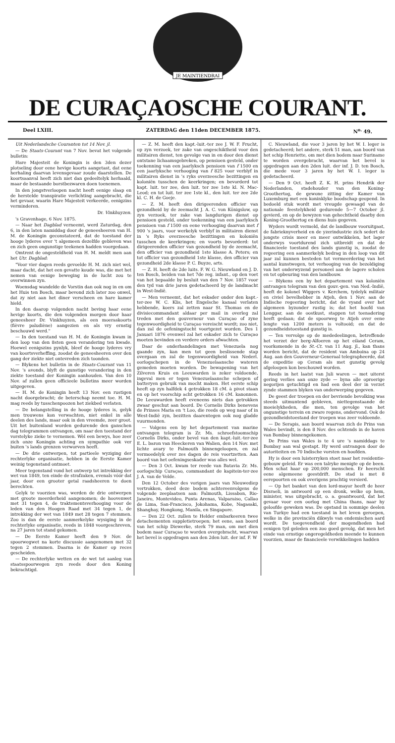JE MAINTIENDRAI
DE CURAÇAOSCHE COURANT.
Deel LXIII. ZATERDAG den 11den DECEMBER 1875. N<sup>o.</sup> 49.
Uit Nederlandsche Couranten tot 14 Nov. jl.
— De Staats-Courant van 7 Nov. bevat het volgende bulletin:
Hare Majesteit de Koningin is den 3den dezer plotseling door eene hevige koorts aangetast, dat eene herhaling daarvan levensgevaar zoude daarstellen. De koortsaanval heeft zich niet dan gedeeltelyk herhaald, maar de bestaande borstbezwaren doen toenemen.
In den jongstverloopen nacht heeft eenige slaap en de herstelde transpiratie verlichting aangebracht, die het gevaar, waarin Hare Majesteit verkeerde, eenigzins verminderen.
Dr. Vinkhuyzen.
's Gravenhage, 6 Nov. 1875.
— Naar het Dagblad verneemt, werd Zaturdag, den 6, in den laten namiddag door de geneesheeren van H. M. de Koningin geconstateerd, dat de toestand der hooge lyderes over 't algemeen dezelfde gebleven was en zich geen ongunstige teekenen hadden voorgedaan.
Omtrent de ongesteldheid van H. M. meldt men aan het Utr. Dagblad:
"Voor vier dagen reeds gevoelde H. M. zich niet wel, maar dacht, dat het een gevatte koude was, die met het nemen van eenige beweging in de lucht zou te overwinnen zyn.
Woensdag wandelde de Vorstin dan ook nog in en om het Huis ten Bosch, maar bevond zich later zoo onwel, dat zy niet aan het diner verscheen en hare kamer hield.
In den daarop volgenden nacht beving haar eene hevige koorts, die den volgenden morgen door haar geneesheer Dr. Vinkhuyzen, als een moeraskoorts (fièvre paludiène) aangezien en als vry ernstig beschouwd werd."
— In den toestand van H. M. de Koningin kwam in den loop van den 8sten geen verandering ten kwade. Hoewel eenigszins pynlyk, bleef de hooge lyderes vry van koortsverheffing, zoodat de geneesheeren over den gang der ziekte niet ontevreden zich toonden.
— Blykens het bulletin in de Staats-Courant van 11 Nov. 's avonds, blyft de gunstige verandering in den ziekte toestand der Koningin aanhouden. Van den 10 Nov. af zullen geen officieele bulletins meer worden uitgegeven.
— H. M. de Koningin heeft 13 Nov. een rustigen nacht doorgebracht; de beterschap neemt toe. H. M. mag reeds by tusschenpoozen het ziekbed verlaten.
— De belangstelling in de hooge lyderes is, gelyk men trouwens kon verwachten, niet enkel in alle deelen des lands, maar ook in den vreemde, zeer groot. Uit het buitenland worden gedurende den ganschen dag telegrammen ontvangen, om naar den toestand der vorstelyke zieke te vernemen. Wèl een bewys, hoe zeer zich onze Koningin achting en sympathie ook ver buiten 's lands grenzen verworven heeft.
— De drie ontwerpen, tot partieele wyziging der rechterlyke organisatie, hebben in de Eerste Kamer weinig tegenstand ontmoet.
Meer tegenstand vond het ontwerp tot intrekking der wet van 1849, ten einde de strafzaken, evenals vóór dat jaar, door een grooter getal raadsheeren te doen berechten.
Gelyk te voorzien was, werden de drie ontwerpen met groote meerderheid aangenomen; de hoovenwet met 31 tegen 4, de traktementsverhooging voor de leden van den Hoogen Raad met 34 tegen 1, de intrekking der wet van 1849 met 28 tegen 7 stemmen. Zoo is dan de eerste aanmerkelyke wysiging in de rechterlyke organisatie, reeds in 1848 voorgeschreven, na 27 jaren tot stand gekomen.
— De Eerste Kamer heeft den 9 Nov. de spoorwegwet na korte discussie aangenomen met 32 tegen 2 stemmen. Daarna is de Kamer op reces gescheiden.
— De rechterlyke wetten en de wet tot aanleg van staatsspoorwegen zyn reeds door den Koning bekrachtigd.
— Z. M. heeft den kapt.-luit.-ter zee J. W. F. Frucht, op zyn verzoek, ter zake van ongeschiktheid voor den militairen dienst, ten gevolge van in en door den dienst ontstane lichaamsgebreken, op pensioen gesteld, onder toekenning van een jaarlyksch pensioen van f 1500 en een jaarlyksche verhooging van f 825 voor verblyf in militairen dienst in 's ryks overzeesche bezittingen en koloniën tusschen de keerkringen; en bevorderd tot kapt. luit. ter zee, den luit. ter zee 1ste kl. N. Mac-Leod; en tot luit. ter zee 1ste kl., den luit. ter zee 2de kl. C. H. de Goeje.
— Z. M. heeft den dirigeerenden officier van gezondheid by de zeemacht J. A. C. von Königslow, op zyn verzoek, ter zake van langdurigen dienst op pensioen gesteld, onder toekenning van een jaarlyksch pensioen van f 1500 en eene verhooging daarvan met f 900 's jaars, voor werkelyk verblyf in militairen dienst in 's Ryks overzeesche bezittingen en koloniën tusschen de keerkringen; en voorts bevorderd: tot dirigeerenden officier van gezondheid by de zeemacht, den officier van gezondheid 1ste klasse A. Peters; en tot officier van gezondheid 1ste klasse, den officier van gezondheid 2de klasse P. C. Buyze, arts.
— Z. H. heeft de 2de luits. F. W. G. Nieuwland en J. D. ten Bosch, beiden van het 7de reg. infant., op den voet van het bepaalde by besluit van den 7 Nov. 1857 voor den tyd van drie jaren gedetacheerd by de landmacht in West-Indië.
— Men verneemt, dat het eskader onder den kapt.-ter-zee W. C. Klis, het Engelsche kanaal verlaten hebbende, koers zal zetten naar St. Thomas en de divisiecommandant aldaar per mail in overleg zal treden met den gouverneur van Curaçao of zyne tegenwoordigheid te Curaçao vereischt wordt; zoo niet, dan zal de oefeningstocht voortgezet worden. Des 1 Januari 1876 evenwel zal het eskader zich te Curaçao moeten bevinden en verdere orders afwachten.
Daar de onderhandelingen met Venezuela nog gaande zyn, kan men tot geen beslissende stap overgaan en zal de tegenwoordigheid van Nederl. oorlogschepen in de Venezuelaansche wateren gemeden moeten worden. De bewapening van het Zilveren Kruis en Leeuwarden is zeker voldoende, ingeval men er tegen Venezuelaansche schepen of batteryen gebruik van mocht maken. Het eerste schip heeft op zyn halfdek 4 getrokken 18 cM. à pivot staan en op het voorschip acht getrokken 16 cM. kanonnen. De Leeuwarden heeft eveneens niets dan getrokken zwaar geschut aan boord. De Cornelis Dirks benevens de Prinses Maria en 't Loo, die reeds op weg naar of in West-Indië zyn, bezitten daarentegen ook nog gladde vuurmonden.
— Volgens een by het departement van marine ontvangen telegram is Zr. Ms. schroefstoomschip Cornelis Dirks, onder bevel van den kapt.-luit.-ter-zee E. L. baron van Heeckeren van Walien, den 14 Nov. met lichte avary te Falmouth binnengeloopen, en zal vermoedelyk over zes dagen de reis voortzetten. Aan boord van het oefeningseskader was alles wel.
— Den 3 Oct. kwam ter reede van Batavia Zr. Ms. oorlogschip Curaçao, commandant de kapitein-ter-zee J. A. van de Velde.
Den 12 October des vorigen jaars van Nieuwediep vertrokken, deed deze bodem achtereenvolgens de volgende zeeplaatsen aan: Falmouth, Lissabon, Rio-Janeiro, Montevideo, Punta Arenas, Valparaiso, Callao de Lima, San-Francisco, Jokohama, Kobe, Nagasaki, Shanghay, Hongkong, Manila, en Singapore.
— Den 22 Oct. zullen te Helder embarkeeren twee detachementen suppletietroepen; het eene, aan boord van het schip Diewerke, sterk 79 man, om met dien bodem naar Curaçao te worden overgebracht, waarvan het bevel is opgedragen aan den 2den luit. der inf. F. W
C. Nieuwland, die voor 3 jaren by het W. I. leger is gedetacheerd; het andere, sterk 51 man, aan boord van het schip Henriette, om met dien bodem naar Suriname te worden overgebracht, waarvan het bevel is opgedragen aan den 2den luit. der inf. J. D. ten Bosch, die mede voor 3 jaren by het W. I. leger is gedetacheerd.
— Den 9 Oct. heeft Z. K. H. prins Hendrik der Nederlanden, stadehouder van den Koning-Groothertog, de gewone zitting der Kamer van Luxemburg met een koninklyke boodschap geopend. In bedoeld stuk wordt met vreugde gewaagd van de nationale feestelykheid gedurende 5—7 October jl. gevierd, en op de bewyzen van gehechtheid daarby den Koning-Groothertog en diens huis gegeven.
Wyders wordt vermeld, dat de landbouw vooruitgaat, de fabrieknyverheid en de yzerindustrie zich sedert de jongste crisis meer en meer ontwikkelen, het lager onderwys voortdurend zich uitbreidt en dat de financieele toestand des lands gunstig is, zoodat de regeering een aanmerkelyk bedrag in den loop van dit jaar zal kunnen besteden tot vermeerdering van het aantal kunstwegen, tot verhooging van de bezoldiging van het onderwyzend personeel aan de lagere scholen en tot opbeuring van den landbouw.
— Blykens een by het departement van koloniën ontvangen telegram van den gouv.-gen. van Ned.-Indië, heeft de kolonel Wiggers v. Kerchem, tydelyk militair en civiel bevelhebber in Atjeh, den 1 Nov. aan de Indische regeering bericht, dat de vyand over het algemeen byzonder rustig is; dat het hoofd van Lenggar, aan de oostkust, stappen tot toenadering heeft gedaan; dat de spoorweg te Atjeh over eene lengte van 1200 meters is voltooid; en dat de gezondheidstoestand gunstig is.
— Ten vervolge op de mededeelingen, betreffende het verzet der berg-Alfoeren op het eiland Ceram, voorkomende in de St.-Ct. van 11 Aug. jl., kan thans worden bericht, dat de resident van Amboina op 24 Aug. aan den Gouverneur-Generaal telegrapheerde, dat de expeditie op Ceram als met gunstig gevolg afgeloopen kon beschouwd worden.
Reeds in het laatst van Juli waren — met uiterst gering verlies aan onze zyde — byna alle oproerige negorijen getuchtigd en had een deel der in verzet zynde stammen blyken van onderwerping gegeven.
De geest der troepen en der bevriende bevolking was steeds uitmuntend gebleven, niettegenstaande de moeielykheden, die men, ten gevolge van het ongunstige terrein en zware regens, ondervond. Ook de gezondheidstoestand der troepen was zeer voldoende.
— De Serapis, aan boord waarvan zich de Prins van Wales bevindt, is den 8 Nov. des ochtends in de haven van Bombay binnengekomen.
De Prins van Wales is te 4 ure 's namiddags te Bombay aan wal gestapt. Hy werd ontvangen door de autoriteiten en 70 Indische vorsten en hoofden.
Hy is door een luisterryken stoet naar het residentie-gebouw geleid. Er was een talryke menigte op de been. Men schat haar op 200,000 menschen. Er heerscht eene algemeene geestdrift. De stad is met 8 eerepoorten en ook overigens prachtig versierd.
— Op het banket van den lord-mayor heeft de heer Disraeli, in antwoord op een dronk, welke op hem, minister, was uitgebracht, o. a. geantwoord, dat het gevaar voor een oorlog met China thans, naar hy geloofde geweken was. De opstand in sommige deelen van Turkye had een toestand in het leven geroepen, welke in die provinciën dikwyls van endemischen aard wordt. De toegevendheid der mogendheden had eenigen tyd geleden een zoo goed gevolg, dat men het einde van ernstige ongeregeldheden meende te kunnen voorzien, maar de financieele verwikkelingen hadden